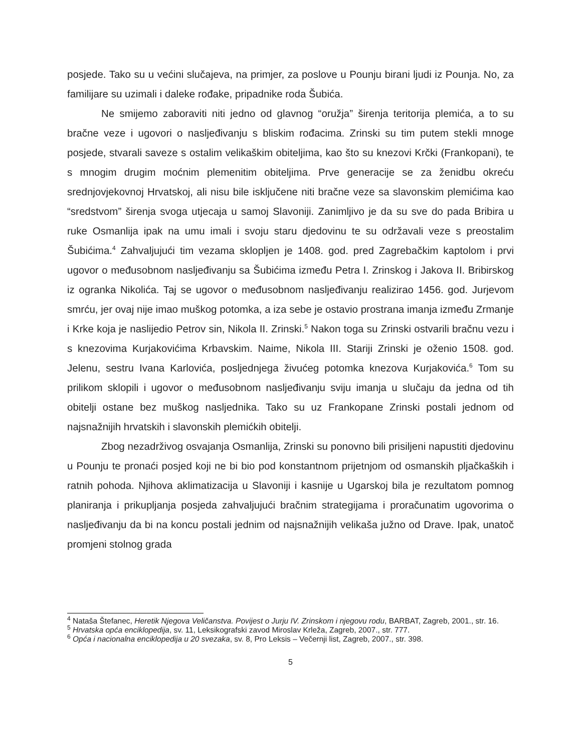posjede. Tako su u većini slučajeva, na primjer, za poslove u Pounju birani ljudi iz Pounja. No, za familijare su uzimali i daleke rođake, pripadnike roda Šubića.
Ne smijemo zaboraviti niti jedno od glavnog “oružja” širenja teritorija plemića, a to su bračne veze i ugovori o nasljeđivanju s bliskim rođacima. Zrinski su tim putem stekli mnoge posjede, stvarali saveze s ostalim velikaškim obiteljima, kao što su knezovi Krčki (Frankopani), te s mnogim drugim moćnim plemenitim obiteljima. Prve generacije se za ženidbu okreću srednjovjekovnoj Hrvatskoj, ali nisu bile isključene niti bračne veze sa slavonskim plemićima kao “sredstvom” širenja svoga utjecaja u samoj Slavoniji. Zanimljivo je da su sve do pada Bribira u ruke Osmanlija ipak na umu imali i svoju staru djedovinu te su održavali veze s preostalim Šubićima.<sup>4</sup> Zahvaljujući tim vezama sklopljen je 1408. god. pred Zagrebačkim kaptolom i prvi ugovor o međusobnom nasljeđivanju sa Šubićima između Petra I. Zrinskog i Jakova II. Bribirskog iz ogranka Nikolića. Taj se ugovor o međusobnom nasljeđivanju realizirao 1456. god. Jurjevom smrću, jer ovaj nije imao muškog potomka, a iza sebe je ostavio prostrana imanja između Zrmanje i Krke koja je naslijedio Petrov sin, Nikola II. Zrinski.<sup>5</sup> Nakon toga su Zrinski ostvarili bračnu vezu i s knezovima Kurjakovićima Krbavskim. Naime, Nikola III. Stariji Zrinski je oženio 1508. god. Jelenu, sestru Ivana Karlovića, posljednjega živućeg potomka knezova Kurjakovića.<sup>6</sup> Tom su prilikom sklopili i ugovor o međusobnom nasljeđivanju sviju imanja u slučaju da jedna od tih obitelji ostane bez muškog nasljednika. Tako su uz Frankopane Zrinski postali jednom od najsnažnijih hrvatskih i slavonskih plemićkih obitelji.
Zbog nezadrživog osvajanja Osmanlija, Zrinski su ponovno bili prisiljeni napustiti djedovinu u Pounju te pronaći posjed koji ne bi bio pod konstantnom prijetnjom od osmanskih pljačkaških i ratnih pohoda. Njihova aklimatizacija u Slavoniji i kasnije u Ugarskoj bila je rezultatom pomnog planiranja i prikupljanja posjeda zahvaljujući bračnim strategijama i proračunatim ugovorima o nasljeđivanju da bi na koncu postali jednim od najsnažnijih velikaša južno od Drave. Ipak, unatoč promjeni stolnog grada
<sup>4</sup> Nataša Štefanec, Heretik Njegova Veličanstva. Povijest o Jurju IV. Zrinskom i njegovu rodu, BARBAT, Zagreb, 2001., str. 16.
<sup>5</sup> Hrvatska opća enciklopedija, sv. 11, Leksikografski zavod Miroslav Krleža, Zagreb, 2007., str. 777.
<sup>6</sup> Opća i nacionalna enciklopedija u 20 svezaka, sv. 8, Pro Leksis – Večernji list, Zagreb, 2007., str. 398.
5